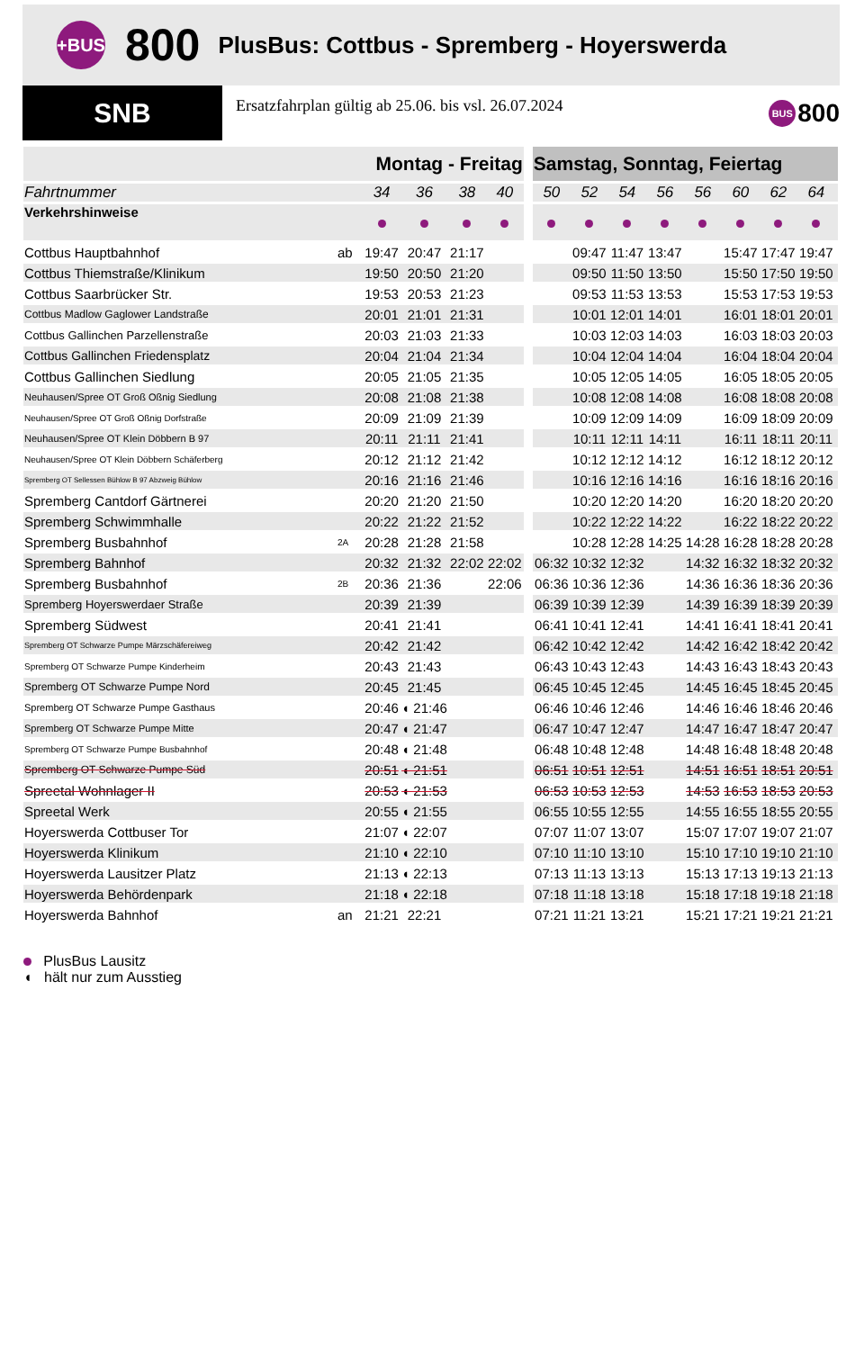+BUS 800 PlusBus: Cottbus - Spremberg - Hoyerswerda
SNB
Ersatzfahrplan gültig ab 25.06. bis vsl. 26.07.2024
BUS 800
| | | Montag - Freitag | | | | | Samstag, Sonntag, Feiertag | | | | | | | | |
| --- | --- | --- | --- | --- | --- | --- | --- | --- | --- | --- | --- | --- | --- | --- | --- |
| Fahrtnummer | | 34 | 36 | 38 | 40 | | 50 | 52 | 54 | 56 | 56 | 60 | 62 | 64 | |
| Verkehrshinweise | | | | | | | | | | | | | | | |
| Cottbus Hauptbahnhof | ab | 19:47 | 20:47 | 21:17 | | | | 09:47 | 11:47 | 13:47 | | 15:47 | 17:47 | 19:47 | |
| Cottbus Thiemstraße/Klinikum | | 19:50 | 20:50 | 21:20 | | | | 09:50 | 11:50 | 13:50 | | 15:50 | 17:50 | 19:50 | |
| Cottbus Saarbrücker Str. | | 19:53 | 20:53 | 21:23 | | | | 09:53 | 11:53 | 13:53 | | 15:53 | 17:53 | 19:53 | |
| Cottbus Madlow Gaglower Landstraße | | 20:01 | 21:01 | 21:31 | | | | 10:01 | 12:01 | 14:01 | | 16:01 | 18:01 | 20:01 | |
| Cottbus Gallinchen Parzellenstraße | | 20:03 | 21:03 | 21:33 | | | | 10:03 | 12:03 | 14:03 | | 16:03 | 18:03 | 20:03 | |
| Cottbus Gallinchen Friedensplatz | | 20:04 | 21:04 | 21:34 | | | | 10:04 | 12:04 | 14:04 | | 16:04 | 18:04 | 20:04 | |
| Cottbus Gallinchen Siedlung | | 20:05 | 21:05 | 21:35 | | | | 10:05 | 12:05 | 14:05 | | 16:05 | 18:05 | 20:05 | |
| Neuhausen/Spree OT Groß Oßnig Siedlung | | 20:08 | 21:08 | 21:38 | | | | 10:08 | 12:08 | 14:08 | | 16:08 | 18:08 | 20:08 | |
| Neuhausen/Spree OT Groß Oßnig Dorfstraße | | 20:09 | 21:09 | 21:39 | | | | 10:09 | 12:09 | 14:09 | | 16:09 | 18:09 | 20:09 | |
| Neuhausen/Spree OT Klein Döbbern B 97 | | 20:11 | 21:11 | 21:41 | | | | 10:11 | 12:11 | 14:11 | | 16:11 | 18:11 | 20:11 | |
| Neuhausen/Spree OT Klein Döbbern Schäferberg | | 20:12 | 21:12 | 21:42 | | | | 10:12 | 12:12 | 14:12 | | 16:12 | 18:12 | 20:12 | |
| Spremberg OT Sellessen Bühlow B 97 Abzweig Bühlow | | 20:16 | 21:16 | 21:46 | | | | 10:16 | 12:16 | 14:16 | | 16:16 | 18:16 | 20:16 | |
| Spremberg Cantdorf Gärtnerei | | 20:20 | 21:20 | 21:50 | | | | 10:20 | 12:20 | 14:20 | | 16:20 | 18:20 | 20:20 | |
| Spremberg Schwimmhalle | | 20:22 | 21:22 | 21:52 | | | | 10:22 | 12:22 | 14:22 | | 16:22 | 18:22 | 20:22 | |
| Spremberg Busbahnhof | 2A | 20:28 | 21:28 | 21:58 | | | | 10:28 | 12:28 | 14:25 | 14:28 | 16:28 | 18:28 | 20:28 | |
| Spremberg Bahnhof | | 20:32 | 21:32 | 22:02 | 22:02 | | 06:32 | 10:32 | 12:32 | | 14:32 | 16:32 | 18:32 | 20:32 | |
| Spremberg Busbahnhof | 2B | 20:36 | 21:36 | | 22:06 | | 06:36 | 10:36 | 12:36 | | 14:36 | 16:36 | 18:36 | 20:36 | |
| Spremberg Hoyerswerdaer Straße | | 20:39 | 21:39 | | | | 06:39 | 10:39 | 12:39 | | 14:39 | 16:39 | 18:39 | 20:39 | |
| Spremberg Südwest | | 20:41 | 21:41 | | | | 06:41 | 10:41 | 12:41 | | 14:41 | 16:41 | 18:41 | 20:41 | |
| Spremberg OT Schwarze Pumpe Märzschäfereiweg | | 20:42 | 21:42 | | | | 06:42 | 10:42 | 12:42 | | 14:42 | 16:42 | 18:42 | 20:42 | |
| Spremberg OT Schwarze Pumpe Kinderheim | | 20:43 | 21:43 | | | | 06:43 | 10:43 | 12:43 | | 14:43 | 16:43 | 18:43 | 20:43 | |
| Spremberg OT Schwarze Pumpe Nord | | 20:45 | 21:45 | | | | 06:45 | 10:45 | 12:45 | | 14:45 | 16:45 | 18:45 | 20:45 | |
| Spremberg OT Schwarze Pumpe Gasthaus | | 20:46 | ◖ 21:46 | | | | 06:46 | 10:46 | 12:46 | | 14:46 | 16:46 | 18:46 | 20:46 | |
| Spremberg OT Schwarze Pumpe Mitte | | 20:47 | ◖ 21:47 | | | | 06:47 | 10:47 | 12:47 | | 14:47 | 16:47 | 18:47 | 20:47 | |
| Spremberg OT Schwarze Pumpe Busbahnhof | | 20:48 | ◖ 21:48 | | | | 06:48 | 10:48 | 12:48 | | 14:48 | 16:48 | 18:48 | 20:48 | |
| Spremberg OT Schwarze Pumpe Süd | | 20:51 | ◖ 21:51 | | | | 06:51 | 10:51 | 12:51 | | 14:51 | 16:51 | 18:51 | 20:51 | |
| Spreetal Wohnlager II | | 20:53 | ◖ 21:53 | | | | 06:53 | 10:53 | 12:53 | | 14:53 | 16:53 | 18:53 | 20:53 | |
| Spreetal Werk | | 20:55 | ◖ 21:55 | | | | 06:55 | 10:55 | 12:55 | | 14:55 | 16:55 | 18:55 | 20:55 | |
| Hoyerswerda Cottbuser Tor | | 21:07 | ◖ 22:07 | | | | 07:07 | 11:07 | 13:07 | | 15:07 | 17:07 | 19:07 | 21:07 | |
| Hoyerswerda Klinikum | | 21:10 | ◖ 22:10 | | | | 07:10 | 11:10 | 13:10 | | 15:10 | 17:10 | 19:10 | 21:10 | |
| Hoyerswerda Lausitzer Platz | | 21:13 | ◖ 22:13 | | | | 07:13 | 11:13 | 13:13 | | 15:13 | 17:13 | 19:13 | 21:13 | |
| Hoyerswerda Behördenpark | | 21:18 | ◖ 22:18 | | | | 07:18 | 11:18 | 13:18 | | 15:18 | 17:18 | 19:18 | 21:18 | |
| Hoyerswerda Bahnhof | an | 21:21 | 22:21 | | | | 07:21 | 11:21 | 13:21 | | 15:21 | 17:21 | 19:21 | 21:21 | |
PlusBus Lausitz
◖ hält nur zum Ausstieg